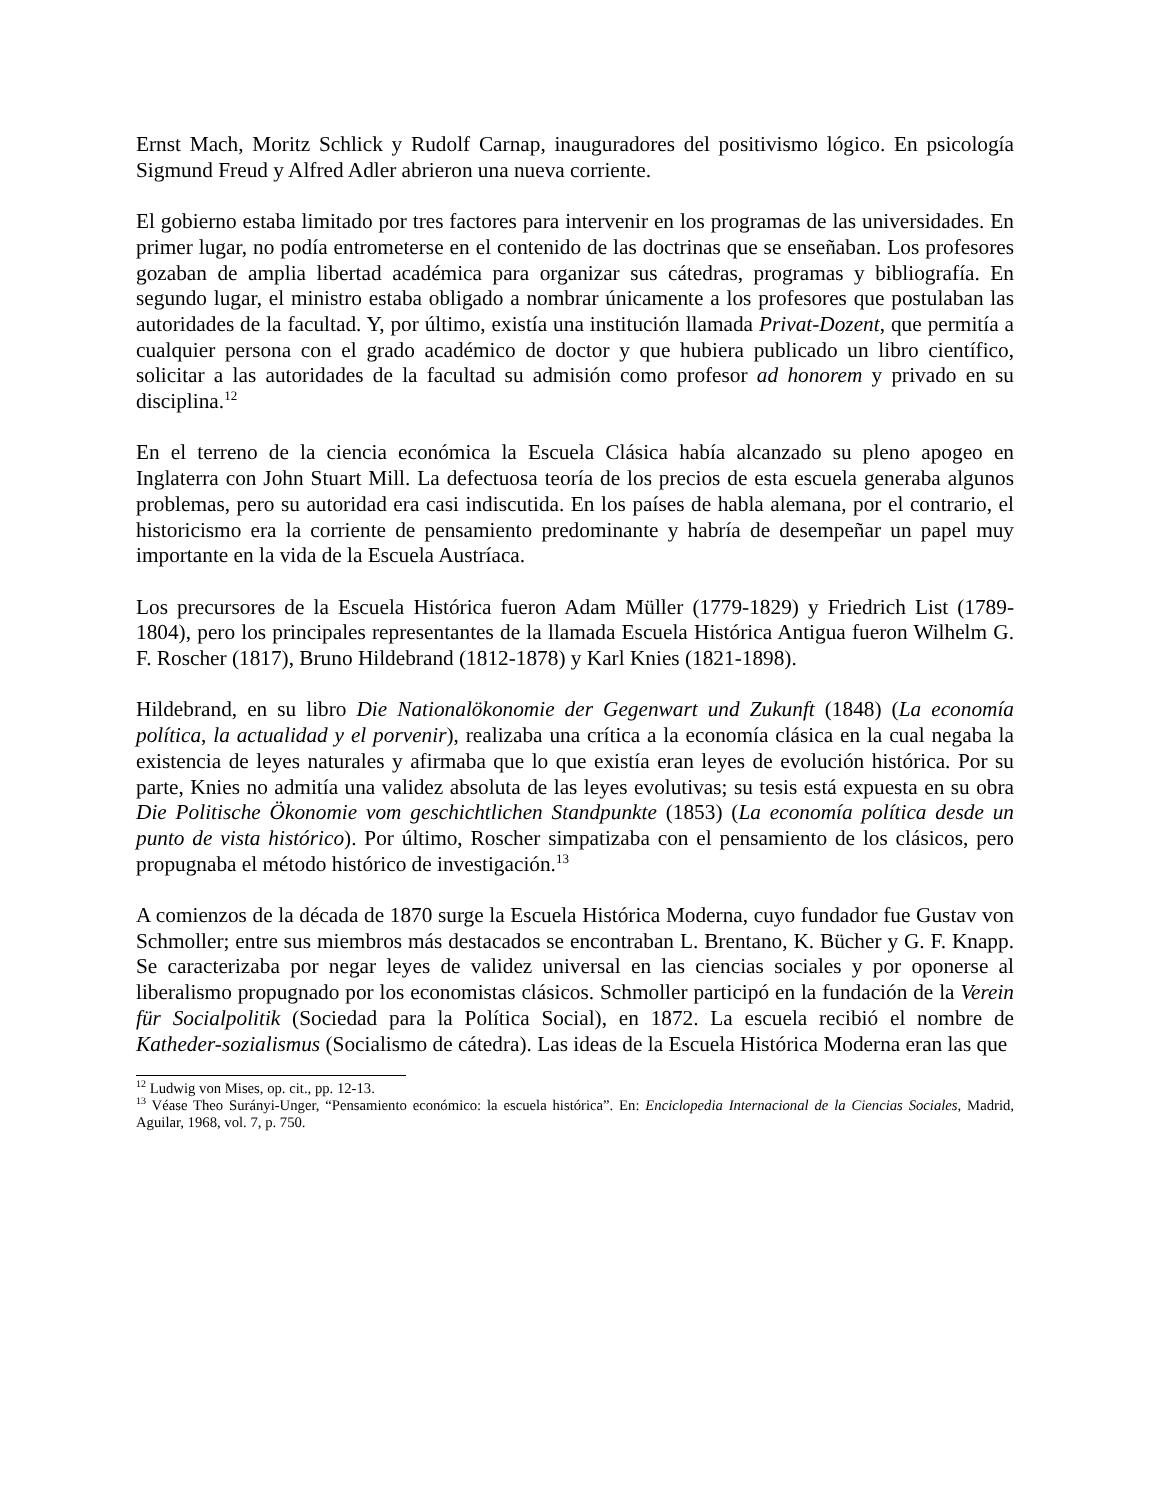Ernst Mach, Moritz Schlick y Rudolf Carnap, inauguradores del positivismo lógico. En psicología Sigmund Freud y Alfred Adler abrieron una nueva corriente.
El gobierno estaba limitado por tres factores para intervenir en los programas de las universidades. En primer lugar, no podía entrometerse en el contenido de las doctrinas que se enseñaban. Los profesores gozaban de amplia libertad académica para organizar sus cátedras, programas y bibliografía. En segundo lugar, el ministro estaba obligado a nombrar únicamente a los profesores que postulaban las autoridades de la facultad. Y, por último, existía una institución llamada Privat-Dozent, que permitía a cualquier persona con el grado académico de doctor y que hubiera publicado un libro científico, solicitar a las autoridades de la facultad su admisión como profesor ad honorem y privado en su disciplina.<sup>12</sup>
En el terreno de la ciencia económica la Escuela Clásica había alcanzado su pleno apogeo en Inglaterra con John Stuart Mill. La defectuosa teoría de los precios de esta escuela generaba algunos problemas, pero su autoridad era casi indiscutida. En los países de habla alemana, por el contrario, el historicismo era la corriente de pensamiento predominante y habría de desempeñar un papel muy importante en la vida de la Escuela Austríaca.
Los precursores de la Escuela Histórica fueron Adam Müller (1779-1829) y Friedrich List (1789-1804), pero los principales representantes de la llamada Escuela Histórica Antigua fueron Wilhelm G. F. Roscher (1817), Bruno Hildebrand (1812-1878) y Karl Knies (1821-1898).
Hildebrand, en su libro Die Nationalökonomie der Gegenwart und Zukunft (1848) (La economía política, la actualidad y el porvenir), realizaba una crítica a la economía clásica en la cual negaba la existencia de leyes naturales y afirmaba que lo que existía eran leyes de evolución histórica. Por su parte, Knies no admitía una validez absoluta de las leyes evolutivas; su tesis está expuesta en su obra Die Politische Ökonomie vom geschichtlichen Standpunkte (1853) (La economía política desde un punto de vista histórico). Por último, Roscher simpatizaba con el pensamiento de los clásicos, pero propugnaba el método histórico de investigación.<sup>13</sup>
A comienzos de la década de 1870 surge la Escuela Histórica Moderna, cuyo fundador fue Gustav von Schmoller; entre sus miembros más destacados se encontraban L. Brentano, K. Bücher y G. F. Knapp. Se caracterizaba por negar leyes de validez universal en las ciencias sociales y por oponerse al liberalismo propugnado por los economistas clásicos. Schmoller participó en la fundación de la Verein für Socialpolitik (Sociedad para la Política Social), en 1872. La escuela recibió el nombre de Katheder-sozialismus (Socialismo de cátedra). Las ideas de la Escuela Histórica Moderna eran las que
<sup>12</sup> Ludwig von Mises, op. cit., pp. 12-13.
<sup>13</sup> Véase Theo Surányi-Unger, “Pensamiento económico: la escuela histórica”. En: Enciclopedia Internacional de la Ciencias Sociales, Madrid, Aguilar, 1968, vol. 7, p. 750.